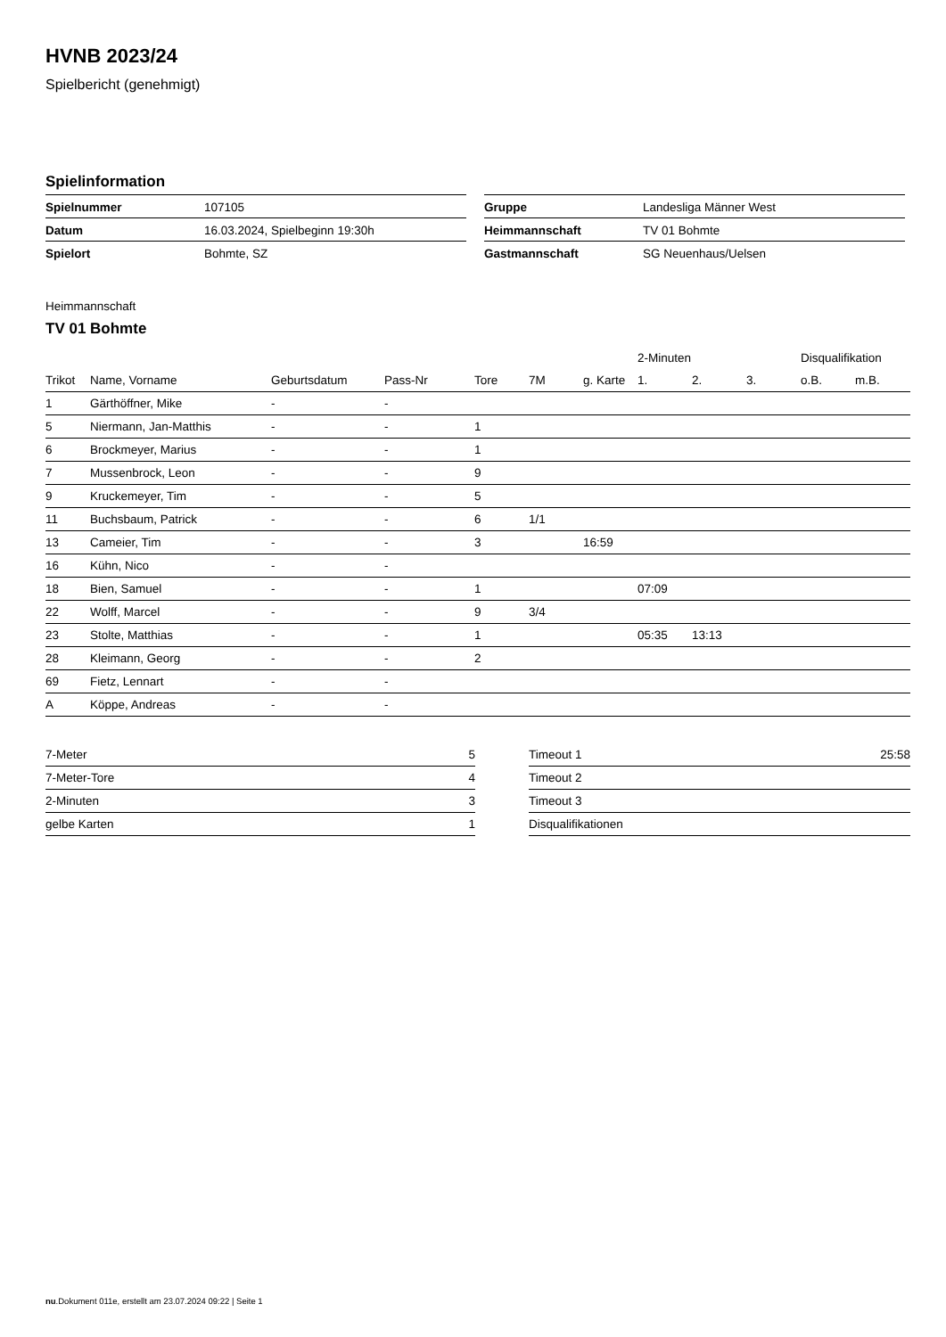HVNB 2023/24
Spielbericht (genehmigt)
Spielinformation
| Spielnummer | 107105 |
| Datum | 16.03.2024, Spielbeginn 19:30h |
| Spielort | Bohmte, SZ |
| Gruppe | Landesliga Männer West |
| Heimmannschaft | TV 01 Bohmte |
| Gastmannschaft | SG Neuenhaus/Uelsen |
Heimmannschaft
TV 01 Bohmte
| | | | | | | | 2-Minuten | | | Disqualifikation | |
| --- | --- | --- | --- | --- | --- | --- | --- | --- | --- | --- | --- |
| Trikot | Name, Vorname | Geburtsdatum | Pass-Nr | Tore | 7M | g. Karte | 1. | 2. | 3. | o.B. | m.B. |
| 1 | Gärthöffner, Mike | - | - | | | | | | | | |
| 5 | Niermann, Jan-Matthis | - | - | 1 | | | | | | | |
| 6 | Brockmeyer, Marius | - | - | 1 | | | | | | | |
| 7 | Mussenbrock, Leon | - | - | 9 | | | | | | | |
| 9 | Kruckemeyer, Tim | - | - | 5 | | | | | | | |
| 11 | Buchsbaum, Patrick | - | - | 6 | 1/1 | | | | | | |
| 13 | Cameier, Tim | - | - | 3 | | 16:59 | | | | | |
| 16 | Kühn, Nico | - | - | | | | | | | | |
| 18 | Bien, Samuel | - | - | 1 | | | 07:09 | | | | |
| 22 | Wolff, Marcel | - | - | 9 | 3/4 | | | | | | |
| 23 | Stolte, Matthias | - | - | 1 | | | 05:35 | 13:13 | | | |
| 28 | Kleimann, Georg | - | - | 2 | | | | | | | |
| 69 | Fietz, Lennart | - | - | | | | | | | | |
| A | Köppe, Andreas | - | - | | | | | | | | |
| 7-Meter | 5 |
| 7-Meter-Tore | 4 |
| 2-Minuten | 3 |
| gelbe Karten | 1 |
| Timeout 1 | 25:58 |
| Timeout 2 | |
| Timeout 3 | |
| Disqualifikationen | |
nu.Dokument 011e, erstellt am 23.07.2024 09:22 | Seite 1